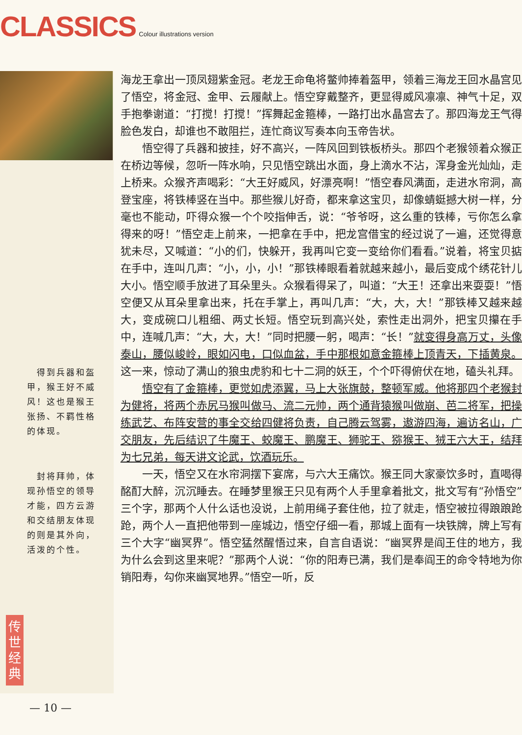CLASSICS Colour illustrations version
　得到兵器和盔甲，猴王好不威风！这也是猴王张扬、不羁性格的体现。
　封将拜帅，体现孙悟空的领导才能，四方云游和交结朋友体现的则是其外向，活泼的个性。
传世经典
海龙王拿出一顶凤翅紫金冠。老龙王命龟将鳖帅捧着盔甲，领着三海龙王回水晶宫见了悟空，将金冠、金甲、云履献上。悟空穿戴整齐，更显得威风凛凛、神气十足，双手抱拳谢道：“打搅！打搅！”挥舞起金箍棒，一路打出水晶宫去了。那四海龙王气得脸色发白，却谁也不敢阻拦，连忙商议写奏本向玉帝告状。
悟空得了兵器和披挂，好不高兴，一阵风回到铁板桥头。那四个老猴领着众猴正在桥边等候，忽听一阵水响，只见悟空跳出水面，身上滴水不沾，浑身金光灿灿，走上桥来。众猴齐声喝彩：“大王好威风，好漂亮啊！”悟空春风满面，走进水帘洞，高登宝座，将铁棒竖在当中。那些猴儿好奇，都来拿这宝贝，却像蜻蜓撼大树一样，分毫也不能动，吓得众猴一个个咬指伸舌，说：“爷爷呀，这么重的铁棒，亏你怎么拿得来的呀！”悟空走上前来，一把拿在手中，把龙宫借宝的经过说了一遍，还觉得意犹未尽，又喊道：“小的们，快躲开，我再叫它变一变给你们看看。”说着，将宝贝掂在手中，连叫几声：“小，小，小！”那铁棒眼看着就越来越小，最后变成个绣花针儿大小。悟空顺手放进了耳朵里头。众猴看得呆了，叫道：“大王！还拿出来耍耍！”悟空便又从耳朵里拿出来，托在手掌上，再叫几声：“大，大，大！”那铁棒又越来越大，变成碗口儿粗细、两丈长短。悟空玩到高兴处，索性走出洞外，把宝贝攥在手中，连喊几声：“大，大，大！”同时把腰一躬，喝声：“长！”就变得身高万丈，头像泰山，腰似峻岭，眼如闪电，口似血盆，手中那根如意金箍棒上顶青天，下插黄泉。这一来，惊动了满山的狼虫虎豹和七十二洞的妖王，个个吓得俯伏在地，磕头礼拜。
悟空有了金箍棒，更觉如虎添翼，马上大张旗鼓，整顿军威。他将那四个老猴封为健将，将两个赤尻马猴叫做马、流二元帅，两个通背猿猴叫做崩、芭二将军，把操练武艺、布阵安营的事全交给四健将负责，自己腾云驾雾，遨游四海，遍访名山，广交朋友，先后结识了牛魔王、蛟魔王、鹏魔王、狮驼王、猕猴王、狨王六大王，结拜为七兄弟，每天讲文论武，饮酒玩乐。
一天，悟空又在水帘洞摆下宴席，与六大王痛饮。猴王同大家豪饮多时，直喝得酩酊大醉，沉沉睡去。在睡梦里猴王只见有两个人手里拿着批文，批文写有“孙悟空”三个字，那两个人什么话也没说，上前用绳子套住他，拉了就走，悟空被拉得踉踉跄跄，两个人一直把他带到一座城边，悟空仔细一看，那城上面有一块铁牌，牌上写有三个大字“幽冥界”。悟空猛然醒悟过来，自言自语说：“幽冥界是阎王住的地方，我为什么会到这里来呢？”那两个人说：“你的阳寿已满，我们是奉阎王的命令特地为你销阳寿，勾你来幽冥地界。”悟空一听，反
— 10 —